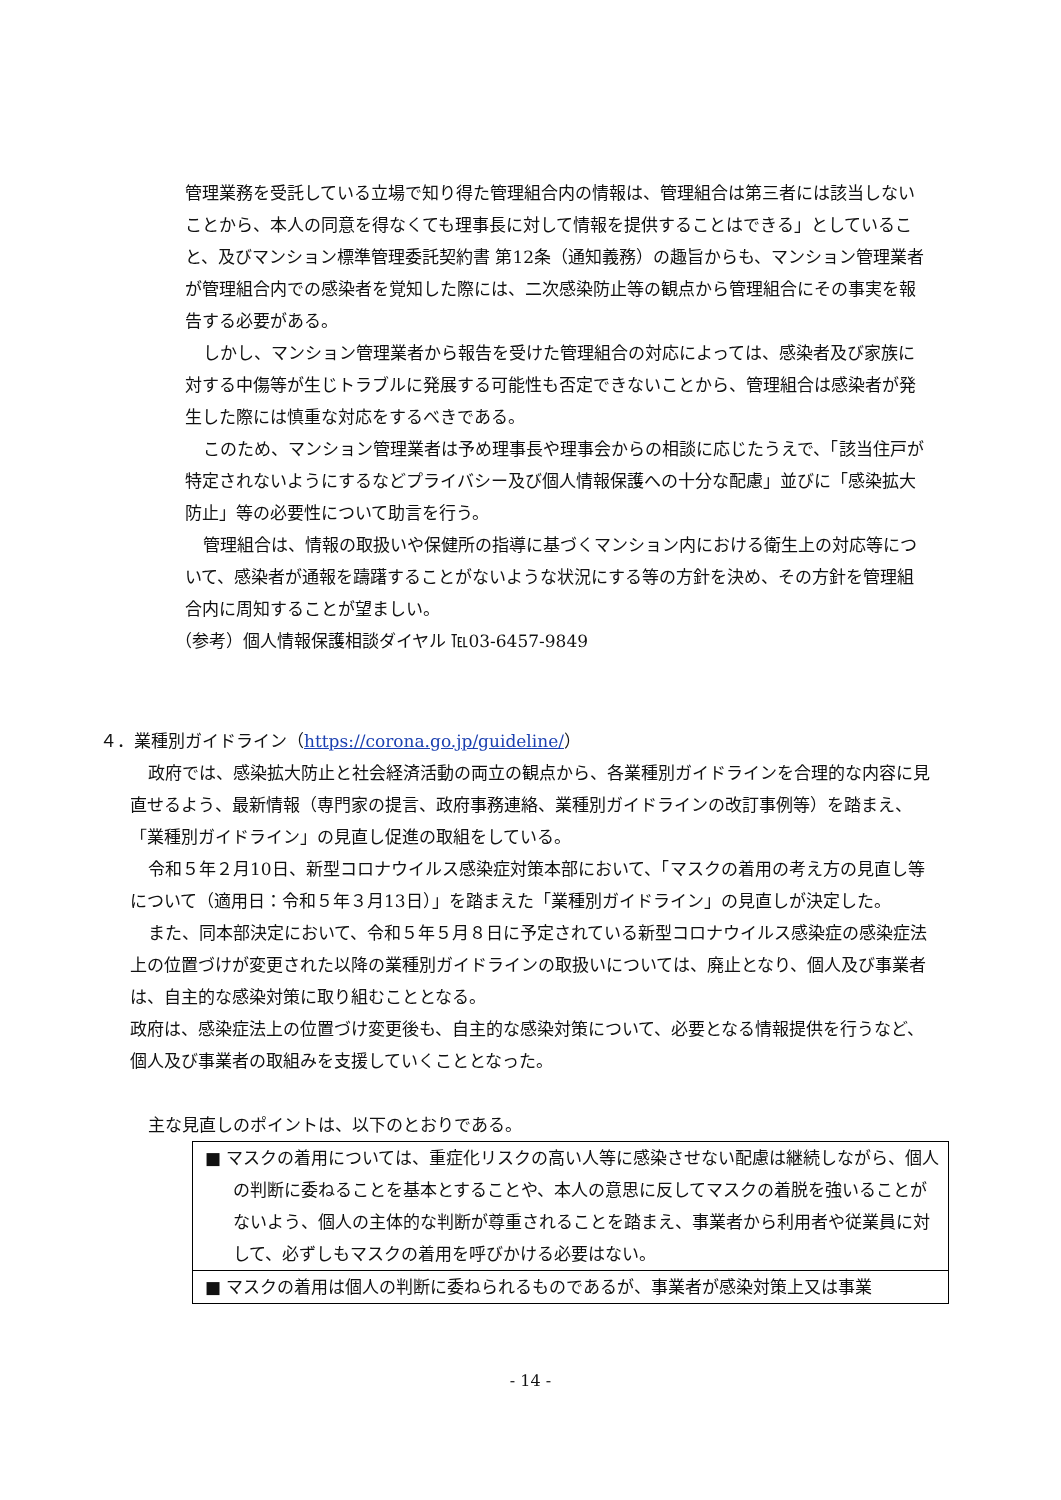管理業務を受託している立場で知り得た管理組合内の情報は、管理組合は第三者には該当しないことから、本人の同意を得なくても理事長に対して情報を提供することはできる」としていること、及びマンション標準管理委託契約書 第12条（通知義務）の趣旨からも、マンション管理業者が管理組合内での感染者を覚知した際には、二次感染防止等の観点から管理組合にその事実を報告する必要がある。
しかし、マンション管理業者から報告を受けた管理組合の対応によっては、感染者及び家族に対する中傷等が生じトラブルに発展する可能性も否定できないことから、管理組合は感染者が発生した際には慎重な対応をするべきである。
このため、マンション管理業者は予め理事長や理事会からの相談に応じたうえで、「該当住戸が特定されないようにするなどプライバシー及び個人情報保護への十分な配慮」並びに「感染拡大防止」等の必要性について助言を行う。
管理組合は、情報の取扱いや保健所の指導に基づくマンション内における衛生上の対応等について、感染者が通報を躊躇することがないような状況にする等の方針を決め、その方針を管理組合内に周知することが望ましい。
（参考）個人情報保護相談ダイヤル ℡03-6457-9849
４．業種別ガイドライン（https://corona.go.jp/guideline/）
政府では、感染拡大防止と社会経済活動の両立の観点から、各業種別ガイドラインを合理的な内容に見直せるよう、最新情報（専門家の提言、政府事務連絡、業種別ガイドラインの改訂事例等）を踏まえ、「業種別ガイドライン」の見直し促進の取組をしている。
令和５年２月10日、新型コロナウイルス感染症対策本部において、「マスクの着用の考え方の見直し等について（適用日：令和５年３月13日）」を踏まえた「業種別ガイドライン」の見直しが決定した。
また、同本部決定において、令和５年５月８日に予定されている新型コロナウイルス感染症の感染症法上の位置づけが変更された以降の業種別ガイドラインの取扱いについては、廃止となり、個人及び事業者は、自主的な感染対策に取り組むこととなる。
政府は、感染症法上の位置づけ変更後も、自主的な感染対策について、必要となる情報提供を行うなど、個人及び事業者の取組みを支援していくこととなった。
主な見直しのポイントは、以下のとおりである。
■ マスクの着用については、重症化リスクの高い人等に感染させない配慮は継続しながら、個人の判断に委ねることを基本とすることや、本人の意思に反してマスクの着脱を強いることがないよう、個人の主体的な判断が尊重されることを踏まえ、事業者から利用者や従業員に対して、必ずしもマスクの着用を呼びかける必要はない。
■ マスクの着用は個人の判断に委ねられるものであるが、事業者が感染対策上又は事業
- 14 -